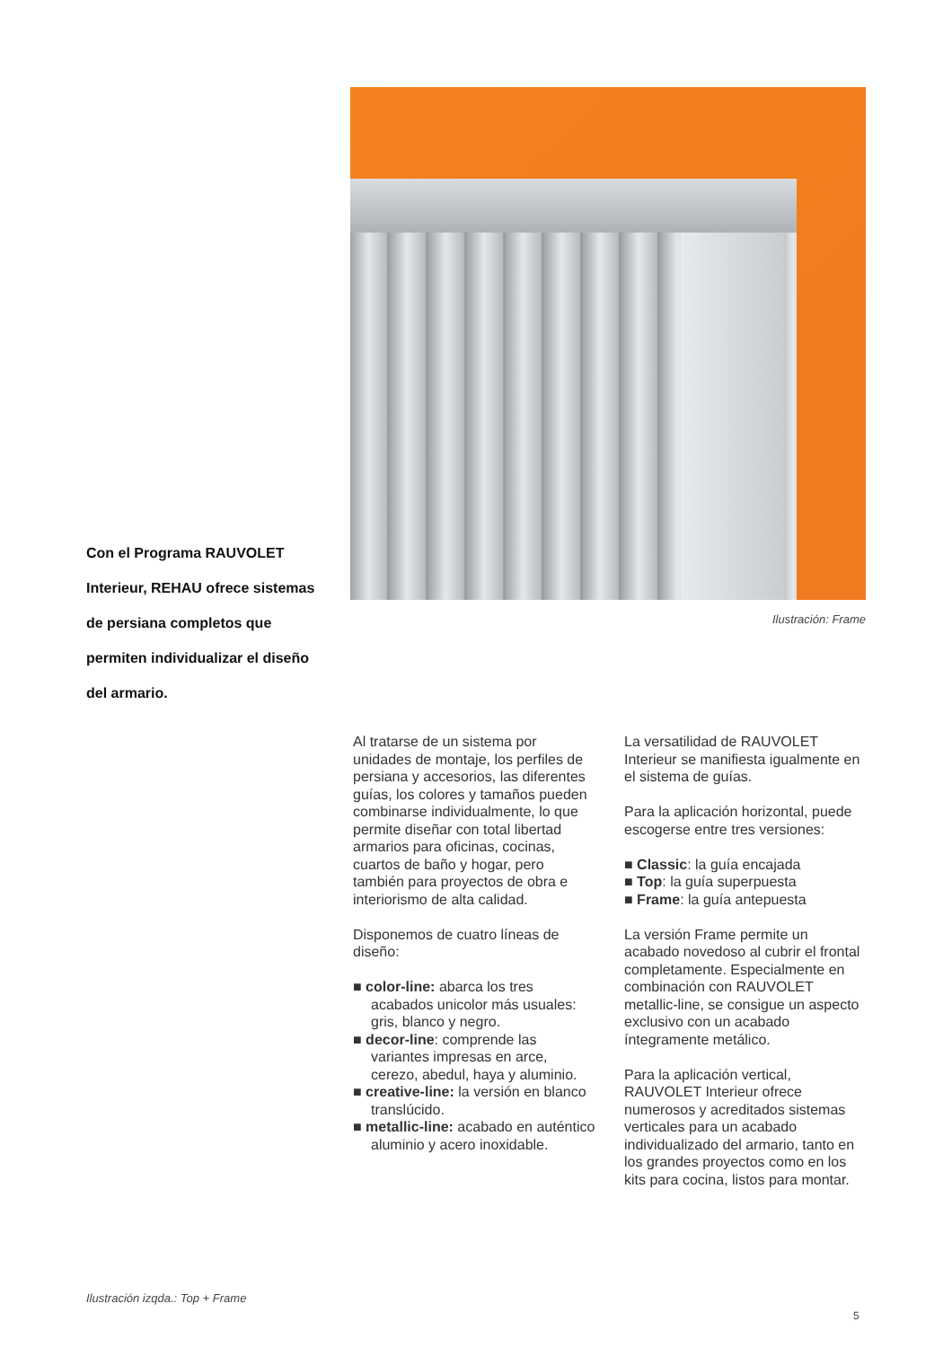Con el Programa RAUVOLET Interieur, REHAU ofrece sistemas de persiana completos que permiten individualizar el diseño del armario.
Ilustración: Frame
Al tratarse de un sistema por unidades de montaje, los perfiles de persiana y accesorios, las diferentes guías, los colores y tamaños pueden combinarse individualmente, lo que permite diseñar con total libertad armarios para oficinas, cocinas, cuartos de baño y hogar, pero también para proyectos de obra e interiorismo de alta calidad.
Disponemos de cuatro líneas de diseño:
■ color-line: abarca los tres acabados unicolor más usuales: gris, blanco y negro.
■ decor-line: comprende las variantes impresas en arce, cerezo, abedul, haya y aluminio.
■ creative-line: la versión en blanco translúcido.
■ metallic-line: acabado en auténtico aluminio y acero inoxidable.
La versatilidad de RAUVOLET Interieur se manifiesta igualmente en el sistema de guías.
Para la aplicación horizontal, puede escogerse entre tres versiones:
■ Classic: la guía encajada
■ Top: la guía superpuesta
■ Frame: la guía antepuesta
La versión Frame permite un acabado novedoso al cubrir el frontal completamente. Especialmente en combinación con RAUVOLET metallic-line, se consigue un aspecto exclusivo con un acabado íntegramente metálico.
Para la aplicación vertical, RAUVOLET Interieur ofrece numerosos y acreditados sistemas verticales para un acabado individualizado del armario, tanto en los grandes proyectos como en los kits para cocina, listos para montar.
Ilustración izqda.: Top + Frame
5